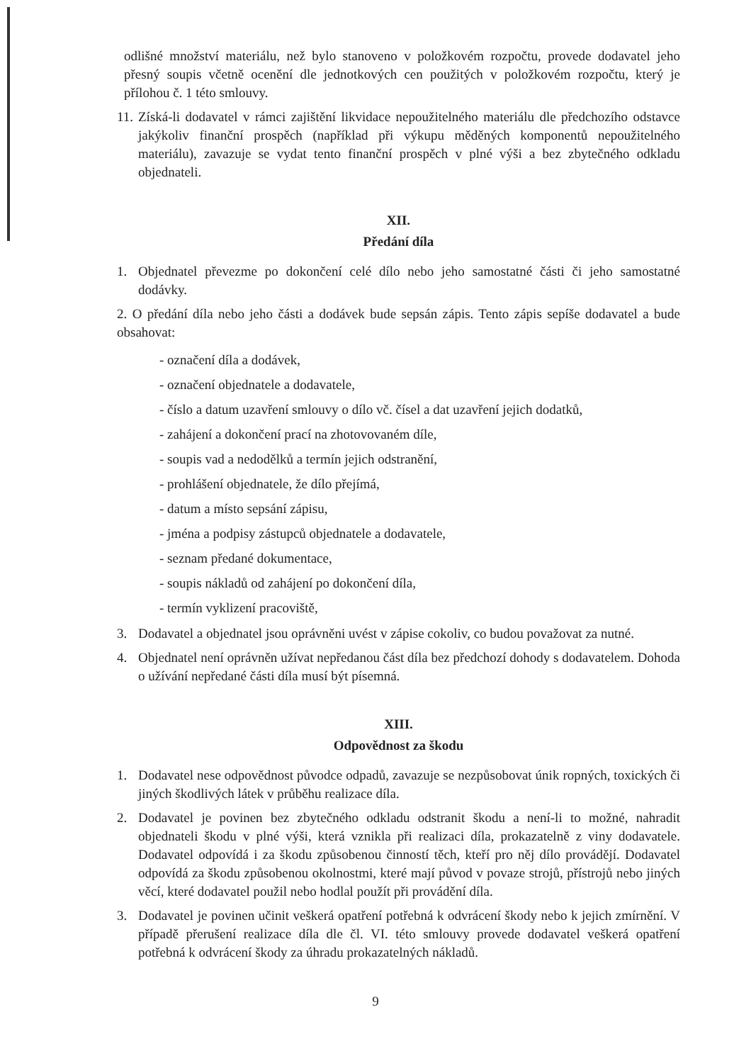odlišné množství materiálu, než bylo stanoveno v položkovém rozpočtu, provede dodavatel jeho přesný soupis včetně ocenění dle jednotkových cen použitých v položkovém rozpočtu, který je přílohou č. 1 této smlouvy.
11. Získá-li dodavatel v rámci zajištění likvidace nepoužitelného materiálu dle předchozího odstavce jakýkoliv finanční prospěch (například při výkupu měděných komponentů nepoužitelného materiálu), zavazuje se vydat tento finanční prospěch v plné výši a bez zbytečného odkladu objednateli.
XII.
Předání díla
1. Objednatel převezme po dokončení celé dílo nebo jeho samostatné části či jeho samostatné dodávky.
2. O předání díla nebo jeho části a dodávek bude sepsán zápis. Tento zápis sepíše dodavatel a bude obsahovat:
- označení díla a dodávek,
- označení objednatele a dodavatele,
- číslo a datum uzavření smlouvy o dílo vč. čísel a dat uzavření jejich dodatků,
- zahájení a dokončení prací na zhotovovaném díle,
- soupis vad a nedodělků a termín jejich odstranění,
- prohlášení objednatele, že dílo přejímá,
- datum a místo sepsání zápisu,
- jména a podpisy zástupců objednatele a dodavatele,
- seznam předané dokumentace,
- soupis nákladů od zahájení po dokončení díla,
- termín vyklizení pracoviště,
3. Dodavatel a objednatel jsou oprávněni uvést v zápise cokoliv, co budou považovat za nutné.
4. Objednatel není oprávněn užívat nepředanou část díla bez předchozí dohody s dodavatelem. Dohoda o užívání nepředané části díla musí být písemná.
XIII.
Odpovědnost za škodu
1. Dodavatel nese odpovědnost původce odpadů, zavazuje se nezpůsobovat únik ropných, toxických či jiných škodlivých látek v průběhu realizace díla.
2. Dodavatel je povinen bez zbytečného odkladu odstranit škodu a není-li to možné, nahradit objednateli škodu v plné výši, která vznikla při realizaci díla, prokazatelně z viny dodavatele. Dodavatel odpovídá i za škodu způsobenou činností těch, kteří pro něj dílo provádějí. Dodavatel odpovídá za škodu způsobenou okolnostmi, které mají původ v povaze strojů, přístrojů nebo jiných věcí, které dodavatel použil nebo hodlal použít při provádění díla.
3. Dodavatel je povinen učinit veškerá opatření potřebná k odvrácení škody nebo k jejich zmírnění. V případě přerušení realizace díla dle čl. VI. této smlouvy provede dodavatel veškerá opatření potřebná k odvrácení škody za úhradu prokazatelných nákladů.
9